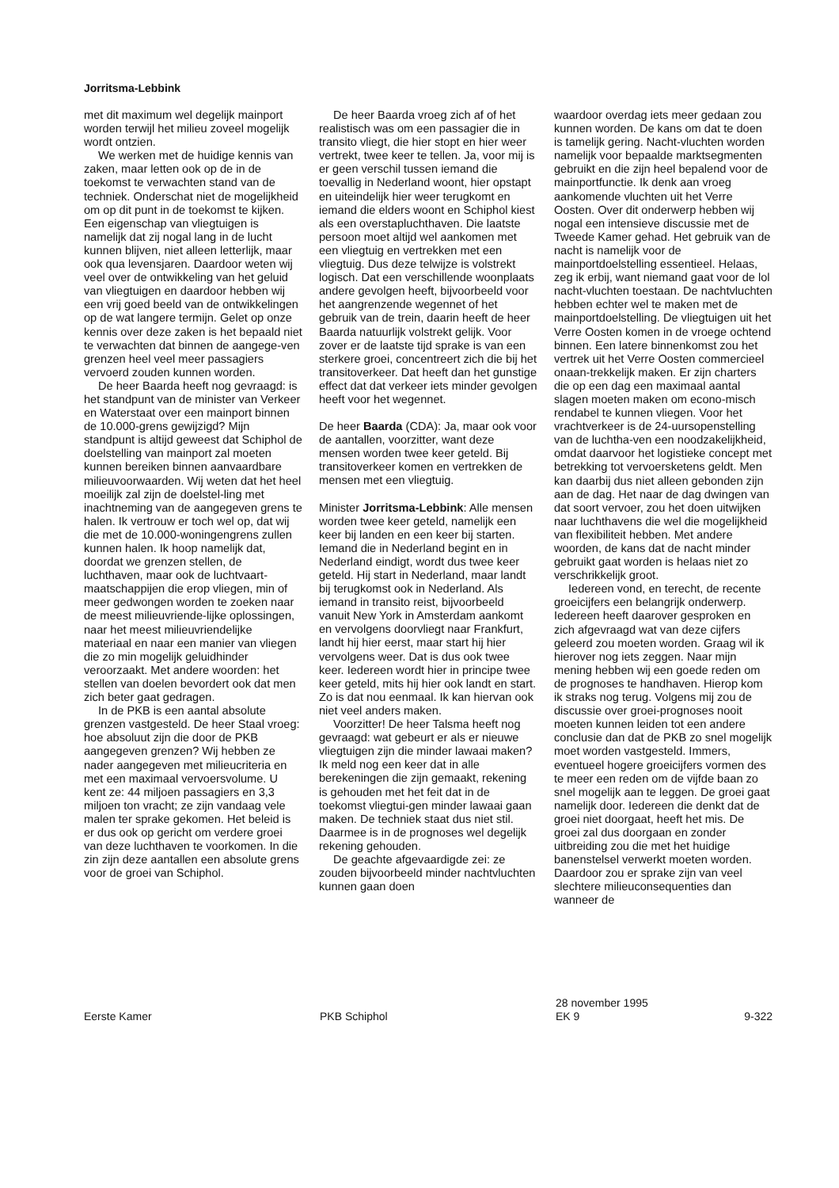Jorritsma-Lebbink
met dit maximum wel degelijk mainport worden terwijl het milieu zoveel mogelijk wordt ontzien.
We werken met de huidige kennis van zaken, maar letten ook op de in de toekomst te verwachten stand van de techniek. Onderschat niet de mogelijkheid om op dit punt in de toekomst te kijken. Een eigenschap van vliegtuigen is namelijk dat zij nogal lang in de lucht kunnen blijven, niet alleen letterlijk, maar ook qua levensjaren. Daardoor weten wij veel over de ontwikkeling van het geluid van vliegtuigen en daardoor hebben wij een vrij goed beeld van de ontwikkelingen op de wat langere termijn. Gelet op onze kennis over deze zaken is het bepaald niet te verwachten dat binnen de aangege-ven grenzen heel veel meer passagiers vervoerd zouden kunnen worden.
De heer Baarda heeft nog gevraagd: is het standpunt van de minister van Verkeer en Waterstaat over een mainport binnen de 10.000-grens gewijzigd? Mijn standpunt is altijd geweest dat Schiphol de doelstelling van mainport zal moeten kunnen bereiken binnen aanvaardbare milieuvoorwaarden. Wij weten dat het heel moeilijk zal zijn de doelstel-ling met inachtneming van de aangegeven grens te halen. Ik vertrouw er toch wel op, dat wij die met de 10.000-woningengrens zullen kunnen halen. Ik hoop namelijk dat, doordat we grenzen stellen, de luchthaven, maar ook de luchtvaart-maatschappijen die erop vliegen, min of meer gedwongen worden te zoeken naar de meest milieuvriende-lijke oplossingen, naar het meest milieuvriendelijke materiaal en naar een manier van vliegen die zo min mogelijk geluidhinder veroorzaakt. Met andere woorden: het stellen van doelen bevordert ook dat men zich beter gaat gedragen.
In de PKB is een aantal absolute grenzen vastgesteld. De heer Staal vroeg: hoe absoluut zijn die door de PKB aangegeven grenzen? Wij hebben ze nader aangegeven met milieucriteria en met een maximaal vervoersvolume. U kent ze: 44 miljoen passagiers en 3,3 miljoen ton vracht; ze zijn vandaag vele malen ter sprake gekomen. Het beleid is er dus ook op gericht om verdere groei van deze luchthaven te voorkomen. In die zin zijn deze aantallen een absolute grens voor de groei van Schiphol.
De heer Baarda vroeg zich af of het realistisch was om een passagier die in transito vliegt, die hier stopt en hier weer vertrekt, twee keer te tellen. Ja, voor mij is er geen verschil tussen iemand die toevallig in Nederland woont, hier opstapt en uiteindelijk hier weer terugkomt en iemand die elders woont en Schiphol kiest als een overstapluchthaven. Die laatste persoon moet altijd wel aankomen met een vliegtuig en vertrekken met een vliegtuig. Dus deze telwijze is volstrekt logisch. Dat een verschillende woonplaats andere gevolgen heeft, bijvoorbeeld voor het aangrenzende wegennet of het gebruik van de trein, daarin heeft de heer Baarda natuurlijk volstrekt gelijk. Voor zover er de laatste tijd sprake is van een sterkere groei, concentreert zich die bij het transitoverkeer. Dat heeft dan het gunstige effect dat dat verkeer iets minder gevolgen heeft voor het wegennet.
De heer Baarda (CDA): Ja, maar ook voor de aantallen, voorzitter, want deze mensen worden twee keer geteld. Bij transitoverkeer komen en vertrekken de mensen met een vliegtuig.
Minister Jorritsma-Lebbink: Alle mensen worden twee keer geteld, namelijk een keer bij landen en een keer bij starten. Iemand die in Nederland begint en in Nederland eindigt, wordt dus twee keer geteld. Hij start in Nederland, maar landt bij terugkomst ook in Nederland. Als iemand in transito reist, bijvoorbeeld vanuit New York in Amsterdam aankomt en vervolgens doorvliegt naar Frankfurt, landt hij hier eerst, maar start hij hier vervolgens weer. Dat is dus ook twee keer. Iedereen wordt hier in principe twee keer geteld, mits hij hier ook landt en start. Zo is dat nou eenmaal. Ik kan hiervan ook niet veel anders maken.
Voorzitter! De heer Talsma heeft nog gevraagd: wat gebeurt er als er nieuwe vliegtuigen zijn die minder lawaai maken? Ik meld nog een keer dat in alle berekeningen die zijn gemaakt, rekening is gehouden met het feit dat in de toekomst vliegtui-gen minder lawaai gaan maken. De techniek staat dus niet stil. Daarmee is in de prognoses wel degelijk rekening gehouden.
De geachte afgevaardigde zei: ze zouden bijvoorbeeld minder nachtvluchten kunnen gaan doen
waardoor overdag iets meer gedaan zou kunnen worden. De kans om dat te doen is tamelijk gering. Nacht-vluchten worden namelijk voor bepaalde marktsegmenten gebruikt en die zijn heel bepalend voor de mainportfunctie. Ik denk aan vroeg aankomende vluchten uit het Verre Oosten. Over dit onderwerp hebben wij nogal een intensieve discussie met de Tweede Kamer gehad. Het gebruik van de nacht is namelijk voor de mainportdoelstelling essentieel. Helaas, zeg ik erbij, want niemand gaat voor de lol nacht-vluchten toestaan. De nachtvluchten hebben echter wel te maken met de mainportdoelstelling. De vliegtuigen uit het Verre Oosten komen in de vroege ochtend binnen. Een latere binnenkomst zou het vertrek uit het Verre Oosten commercieel onaan-trekkelijk maken. Er zijn charters die op een dag een maximaal aantal slagen moeten maken om econo-misch rendabel te kunnen vliegen. Voor het vrachtverkeer is de 24-uursopenstelling van de luchtha-ven een noodzakelijkheid, omdat daarvoor het logistieke concept met betrekking tot vervoersketens geldt. Men kan daarbij dus niet alleen gebonden zijn aan de dag. Het naar de dag dwingen van dat soort vervoer, zou het doen uitwijken naar luchthavens die wel die mogelijkheid van flexibiliteit hebben. Met andere woorden, de kans dat de nacht minder gebruikt gaat worden is helaas niet zo verschrikkelijk groot.
Iedereen vond, en terecht, de recente groeicijfers een belangrijk onderwerp. Iedereen heeft daarover gesproken en zich afgevraagd wat van deze cijfers geleerd zou moeten worden. Graag wil ik hierover nog iets zeggen. Naar mijn mening hebben wij een goede reden om de prognoses te handhaven. Hierop kom ik straks nog terug. Volgens mij zou de discussie over groei-prognoses nooit moeten kunnen leiden tot een andere conclusie dan dat de PKB zo snel mogelijk moet worden vastgesteld. Immers, eventueel hogere groeicijfers vormen des te meer een reden om de vijfde baan zo snel mogelijk aan te leggen. De groei gaat namelijk door. Iedereen die denkt dat de groei niet doorgaat, heeft het mis. De groei zal dus doorgaan en zonder uitbreiding zou die met het huidige banenstelsel verwerkt moeten worden. Daardoor zou er sprake zijn van veel slechtere milieuconsequenties dan wanneer de
Eerste Kamer PKB Schiphol
28 november 1995
EK 9
9-322